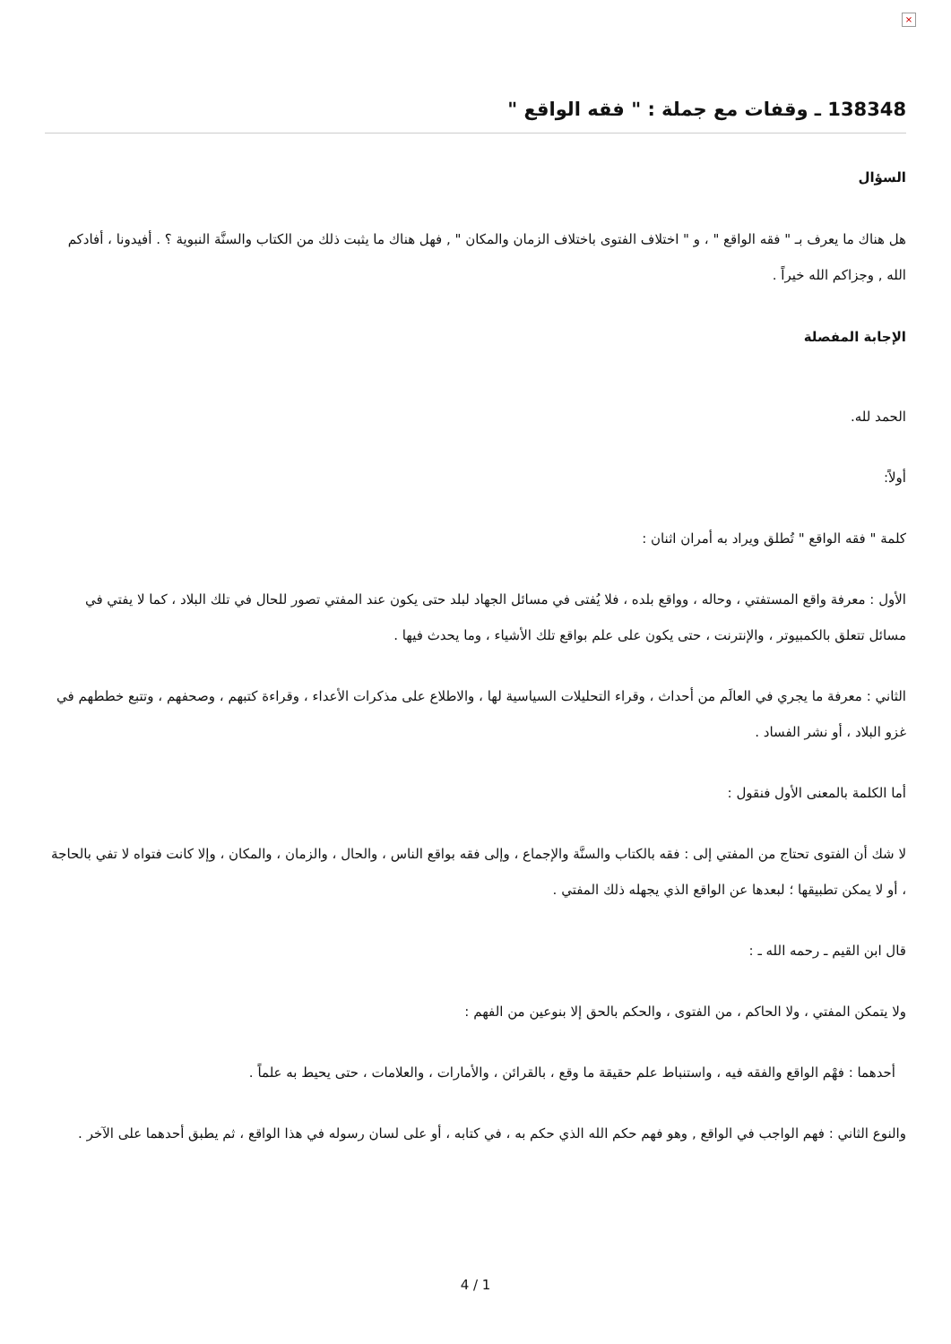×
138348 ـ وقفات مع جملة : " فقه الواقع "
السؤال
هل هناك ما يعرف بـ " فقه الواقع " ، و " اختلاف الفتوى باختلاف الزمان والمكان " , فهل هناك ما يثبت ذلك من الكتاب والسنَّة النبوية ؟ . أفيدونا ، أفادكم الله , وجزاكم الله خيراً .
الإجابة المفصلة
الحمد لله.
أولاً:
كلمة " فقه الواقع " تُطلق ويراد به أمران اثنان :
الأول : معرفة واقع المستفتي ، وحاله ، وواقع بلده ، فلا يُفتى في مسائل الجهاد لبلد حتى يكون عند المفتي تصور للحال في تلك البلاد ، كما لا يفتي في مسائل تتعلق بالكمبيوتر ، والإنترنت ، حتى يكون على علم بواقع تلك الأشياء ، وما يحدث فيها .
الثاني : معرفة ما يجري في العالَم من أحداث ، وقراء التحليلات السياسية لها ، والاطلاع على مذكرات الأعداء ، وقراءة كتبهم ، وصحفهم ، وتتبع خططهم في غزو البلاد ، أو نشر الفساد .
أما الكلمة بالمعنى الأول فنقول :
لا شك أن الفتوى تحتاج من المفتي إلى : فقه بالكتاب والسنَّة والإجماع ، وإلى فقه بواقع الناس ، والحال ، والزمان ، والمكان ، وإلا كانت فتواه لا تفي بالحاجة ، أو لا يمكن تطبيقها ؛ لبعدها عن الواقع الذي يجهله ذلك المفتي .
قال ابن القيم ـ رحمه الله ـ :
ولا يتمكن المفتي ، ولا الحاكم ، من الفتوى ، والحكم بالحق إلا بنوعين من الفهم :
أحدهما : فهْم الواقع والفقه فيه ، واستنباط علم حقيقة ما وقع ، بالقرائن ، والأمارات ، والعلامات ، حتى يحيط به علماً .
والنوع الثاني : فهم الواجب في الواقع , وهو فهم حكم الله الذي حكم به ، في كتابه ، أو على لسان رسوله في هذا الواقع ، ثم يطبق أحدهما على الآخر .
4 / 1